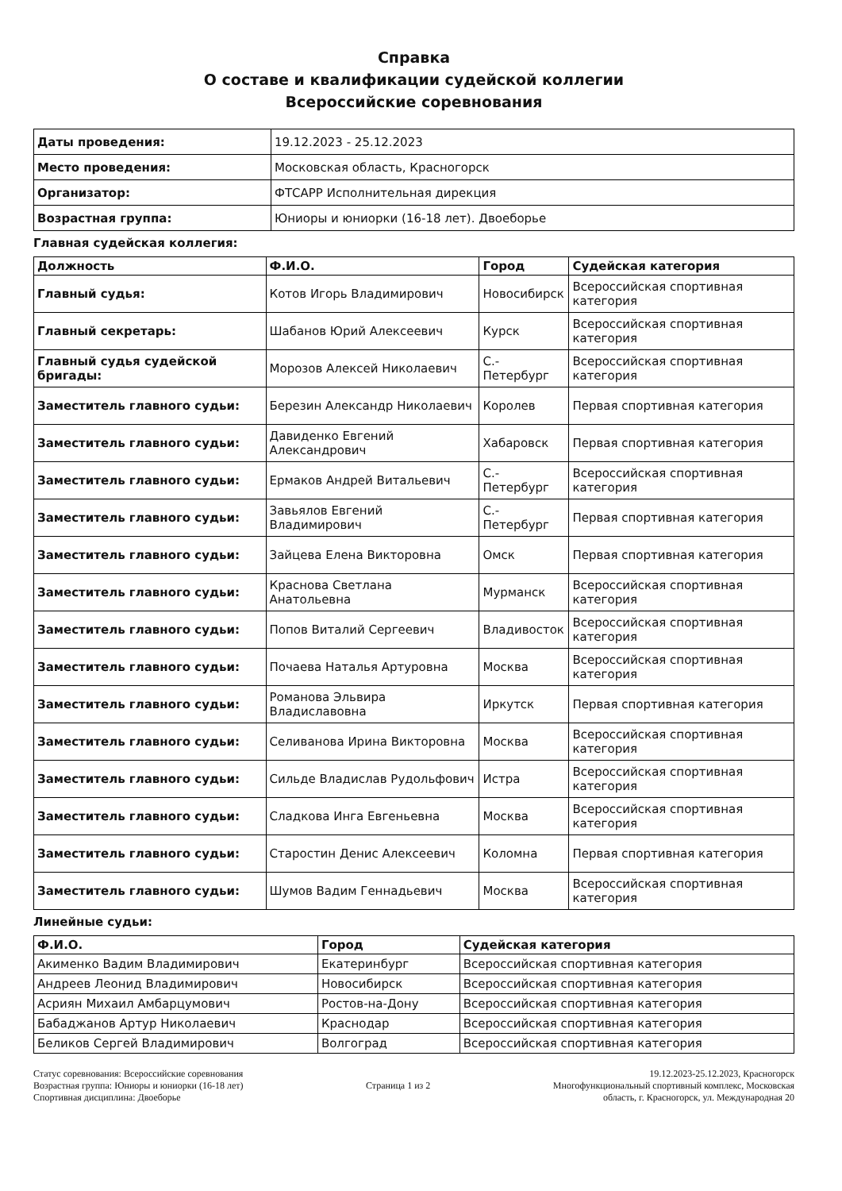Справка
О составе и квалификации судейской коллегии
Всероссийские соревнования
| Даты проведения: | 19.12.2023 - 25.12.2023 |
| Место проведения: | Московская область, Красногорск |
| Организатор: | ФТСАРР Исполнительная дирекция |
| Возрастная группа: | Юниоры и юниорки (16-18 лет). Двоеборье |
Главная судейская коллегия:
| Должность | Ф.И.О. | Город | Судейская категория |
| --- | --- | --- | --- |
| Главный судья: | Котов Игорь Владимирович | Новосибирск | Всероссийская спортивная категория |
| Главный секретарь: | Шабанов Юрий Алексеевич | Курск | Всероссийская спортивная категория |
| Главный судья судейской бригады: | Морозов Алексей Николаевич | С.-Петербург | Всероссийская спортивная категория |
| Заместитель главного судьи: | Березин Александр Николаевич | Королев | Первая спортивная категория |
| Заместитель главного судьи: | Давиденко Евгений Александрович | Хабаровск | Первая спортивная категория |
| Заместитель главного судьи: | Ермаков Андрей Витальевич | С.-Петербург | Всероссийская спортивная категория |
| Заместитель главного судьи: | Завьялов Евгений Владимирович | С.-Петербург | Первая спортивная категория |
| Заместитель главного судьи: | Зайцева Елена Викторовна | Омск | Первая спортивная категория |
| Заместитель главного судьи: | Краснова Светлана Анатольевна | Мурманск | Всероссийская спортивная категория |
| Заместитель главного судьи: | Попов Виталий Сергеевич | Владивосток | Всероссийская спортивная категория |
| Заместитель главного судьи: | Почаева Наталья Артуровна | Москва | Всероссийская спортивная категория |
| Заместитель главного судьи: | Романова Эльвира Владиславовна | Иркутск | Первая спортивная категория |
| Заместитель главного судьи: | Селиванова Ирина Викторовна | Москва | Всероссийская спортивная категория |
| Заместитель главного судьи: | Сильде Владислав Рудольфович | Истра | Всероссийская спортивная категория |
| Заместитель главного судьи: | Сладкова Инга Евгеньевна | Москва | Всероссийская спортивная категория |
| Заместитель главного судьи: | Старостин Денис Алексеевич | Коломна | Первая спортивная категория |
| Заместитель главного судьи: | Шумов Вадим Геннадьевич | Москва | Всероссийская спортивная категория |
Линейные судьи:
| Ф.И.О. | Город | Судейская категория |
| --- | --- | --- |
| Акименко Вадим Владимирович | Екатеринбург | Всероссийская спортивная категория |
| Андреев Леонид Владимирович | Новосибирск | Всероссийская спортивная категория |
| Асриян Михаил Амбарцумович | Ростов-на-Дону | Всероссийская спортивная категория |
| Бабаджанов Артур Николаевич | Краснодар | Всероссийская спортивная категория |
| Беликов Сергей Владимирович | Волгоград | Всероссийская спортивная категория |
Статус соревнования: Всероссийские соревнования
Возрастная группа: Юниоры и юниорки (16-18 лет)
Спортивная дисциплина: Двоеборье
Страница 1 из 2 19.12.2023-25.12.2023, Красногорск
Многофункциональный спортивный комплекс, Московская
область, г. Красногорск, ул. Международная 20